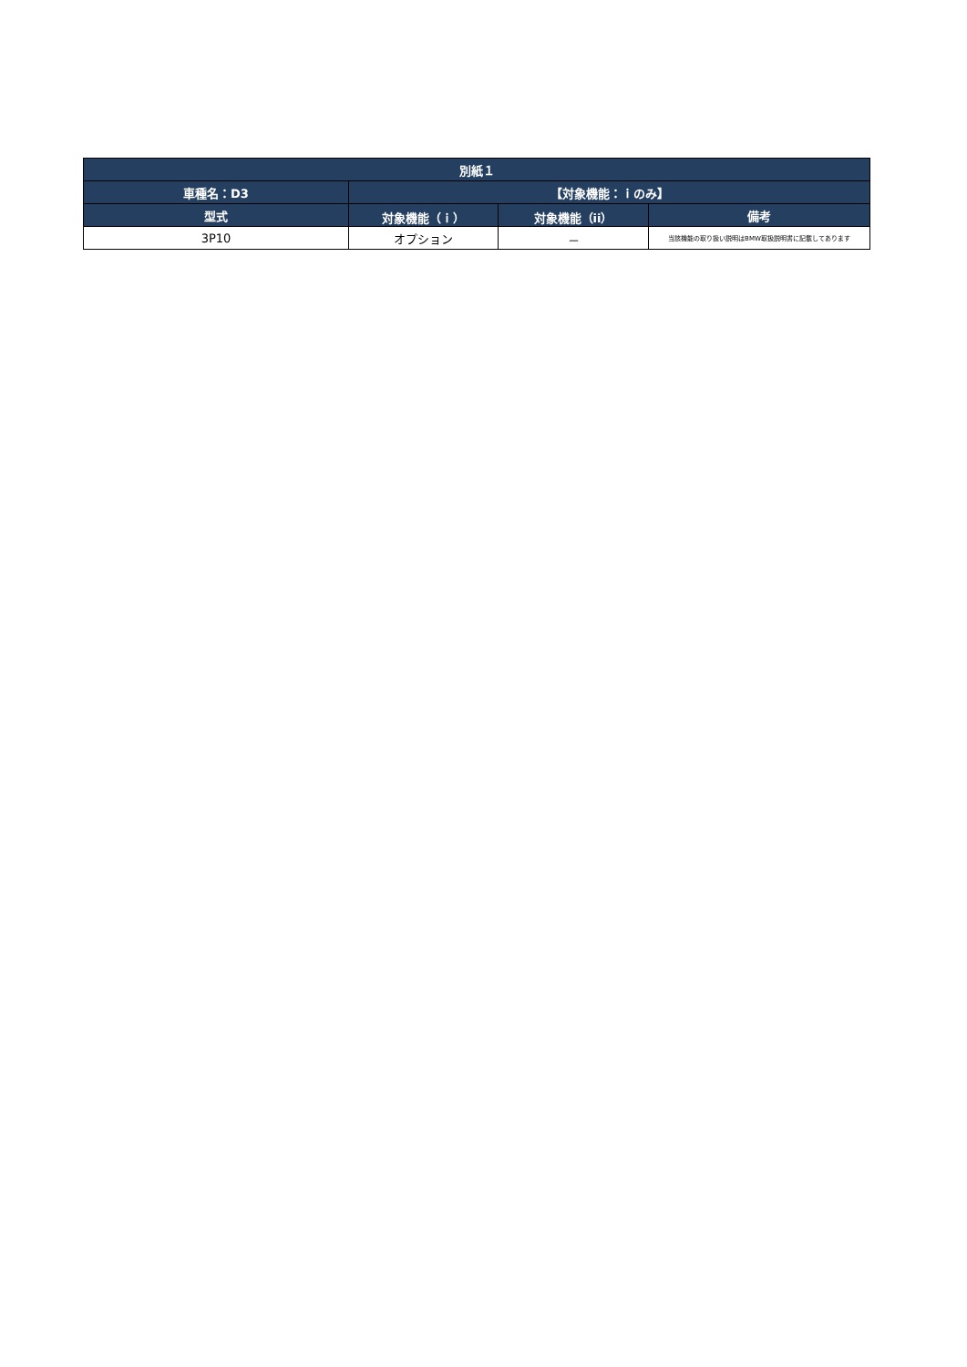| 別紙１ | | | |
| --- | --- | --- | --- |
| 車種名：D3 | 【対象機能：ｉのみ】 | | |
| 型式 | 対象機能（ｉ） | 対象機能（ii） | 備考 |
| 3P10 | オプション | － | 当該機能の取り扱い説明はBMW取扱説明書に記載してあります |